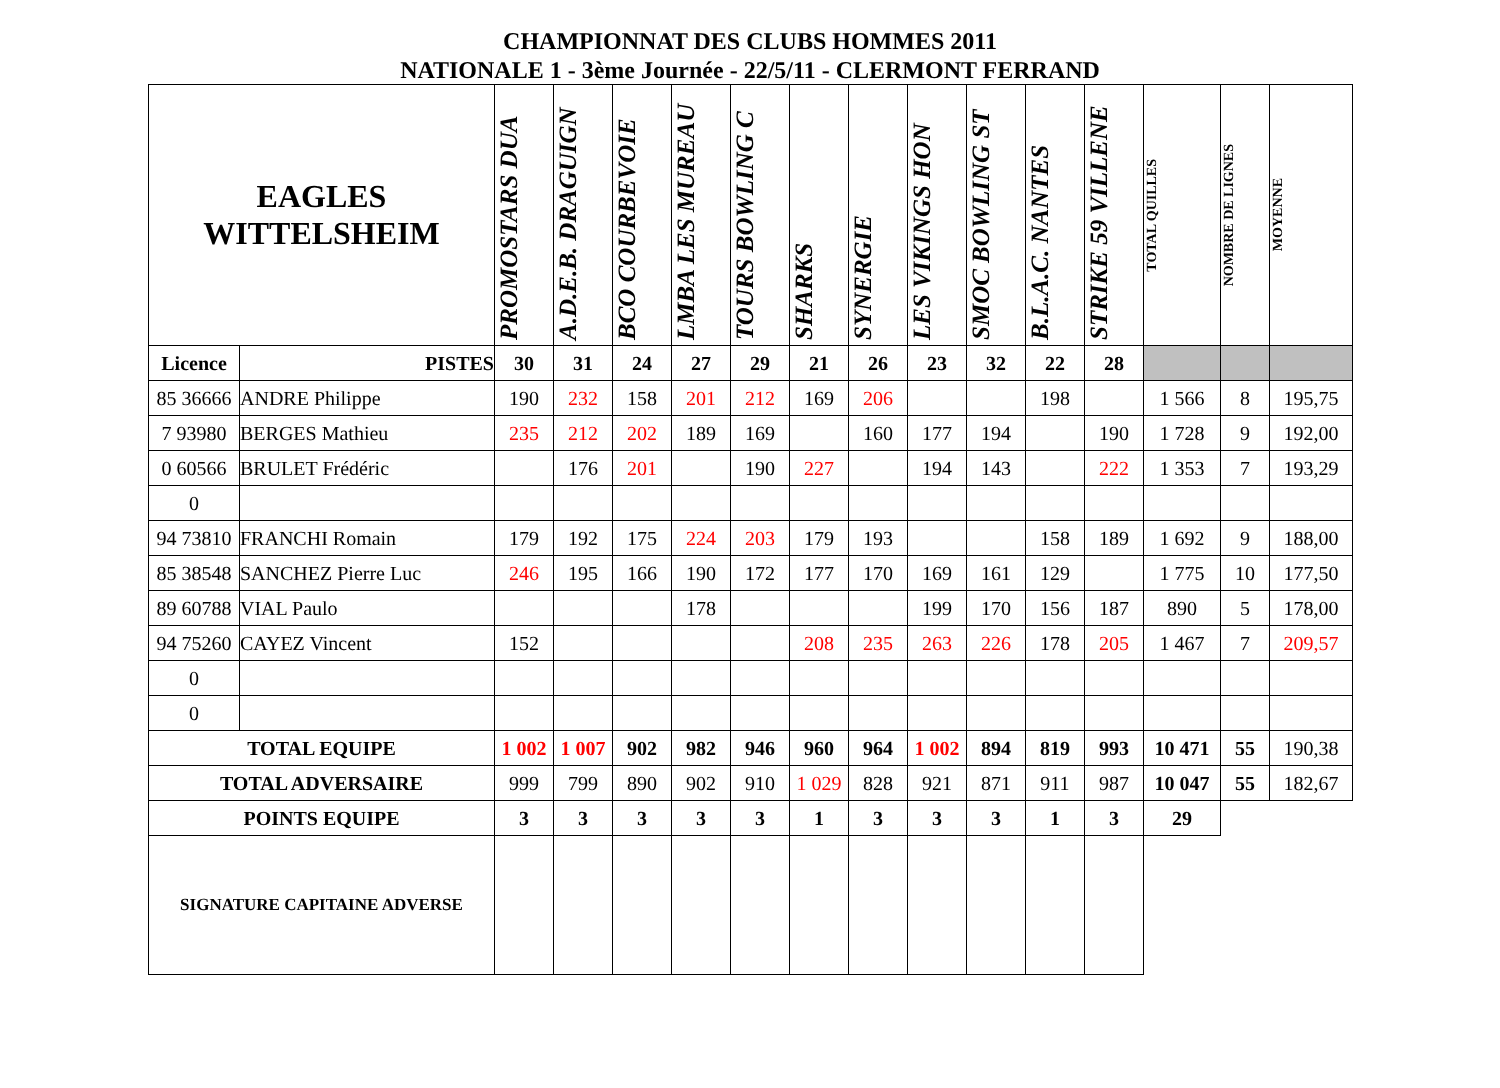CHAMPIONNAT DES CLUBS HOMMES 2011
NATIONALE 1 - 3ème Journée - 22/5/11 - CLERMONT FERRAND
| EAGLES WITTELSHEIM | | PROMOSTARS DUA | A.D.E.B. DRAGUIGN | BCO COURBEVOIE | LMBA LES MUREAU | TOURS BOWLING C | SHARKS | SYNERGIE | LES VIKINGS HON | SMOC BOWLING ST | B.L.A.C. NANTES | STRIKE 59 VILLENE | TOTAL QUILLES | NOMBRE DE LIGNES | MOYENNE |
| --- | --- | --- | --- | --- | --- | --- | --- | --- | --- | --- | --- | --- | --- | --- | --- |
| Licence | PISTES | 30 | 31 | 24 | 27 | 29 | 21 | 26 | 23 | 32 | 22 | 28 | | | |
| 85 36666 | ANDRE Philippe | 190 | 232 | 158 | 201 | 212 | 169 | 206 | | | 198 | | 1 566 | 8 | 195,75 |
| 7 93980 | BERGES Mathieu | 235 | 212 | 202 | 189 | 169 | | 160 | 177 | 194 | | 190 | 1 728 | 9 | 192,00 |
| 0 60566 | BRULET Frédéric | | 176 | 201 | | 190 | 227 | | 194 | 143 | | 222 | 1 353 | 7 | 193,29 |
| 0 | | | | | | | | | | | | | | | |
| 94 73810 | FRANCHI Romain | 179 | 192 | 175 | 224 | 203 | 179 | 193 | | | 158 | 189 | 1 692 | 9 | 188,00 |
| 85 38548 | SANCHEZ Pierre Luc | 246 | 195 | 166 | 190 | 172 | 177 | 170 | 169 | 161 | 129 | | 1 775 | 10 | 177,50 |
| 89 60788 | VIAL Paulo | | | | 178 | | | | 199 | 170 | 156 | 187 | 890 | 5 | 178,00 |
| 94 75260 | CAYEZ Vincent | 152 | | | | | 208 | 235 | 263 | 226 | 178 | 205 | 1 467 | 7 | 209,57 |
| 0 | | | | | | | | | | | | | | | |
| 0 | | | | | | | | | | | | | | | |
| TOTAL EQUIPE | | 1 002 | 1 007 | 902 | 982 | 946 | 960 | 964 | 1 002 | 894 | 819 | 993 | 10 471 | 55 | 190,38 |
| TOTAL ADVERSAIRE | | 999 | 799 | 890 | 902 | 910 | 1 029 | 828 | 921 | 871 | 911 | 987 | 10 047 | 55 | 182,67 |
| POINTS EQUIPE | | 3 | 3 | 3 | 3 | 3 | 1 | 3 | 3 | 3 | 1 | 3 | 29 | | |
| SIGNATURE CAPITAINE ADVERSE | | | | | | | | | | | | | | | |